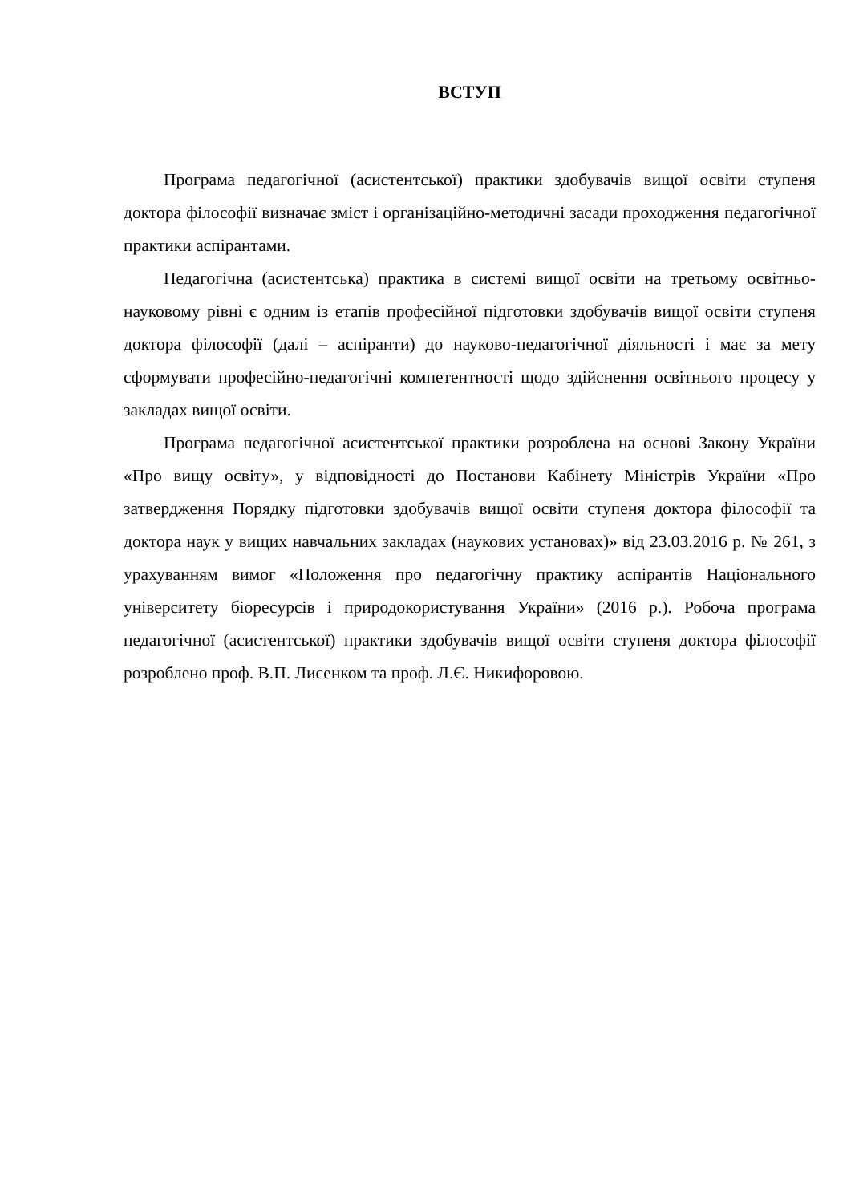ВСТУП
Програма педагогічної (асистентської) практики здобувачів вищої освіти ступеня доктора філософії визначає зміст і організаційно-методичні засади проходження педагогічної практики аспірантами.
Педагогічна (асистентська) практика в системі вищої освіти на третьому освітньо-науковому рівні є одним із етапів професійної підготовки здобувачів вищої освіти ступеня доктора філософії (далі – аспіранти) до науково-педагогічної діяльності і має за мету сформувати професійно-педагогічні компетентності щодо здійснення освітнього процесу у закладах вищої освіти.
Програма педагогічної асистентської практики розроблена на основі Закону України «Про вищу освіту», у відповідності до Постанови Кабінету Міністрів України «Про затвердження Порядку підготовки здобувачів вищої освіти ступеня доктора філософії та доктора наук у вищих навчальних закладах (наукових установах)» від 23.03.2016 р. № 261, з урахуванням вимог «Положення про педагогічну практику аспірантів Національного університету біоресурсів і природокористування України» (2016 р.). Робоча програма педагогічної (асистентської) практики здобувачів вищої освіти ступеня доктора філософії розроблено проф. В.П. Лисенком та проф. Л.Є. Никифоровою.